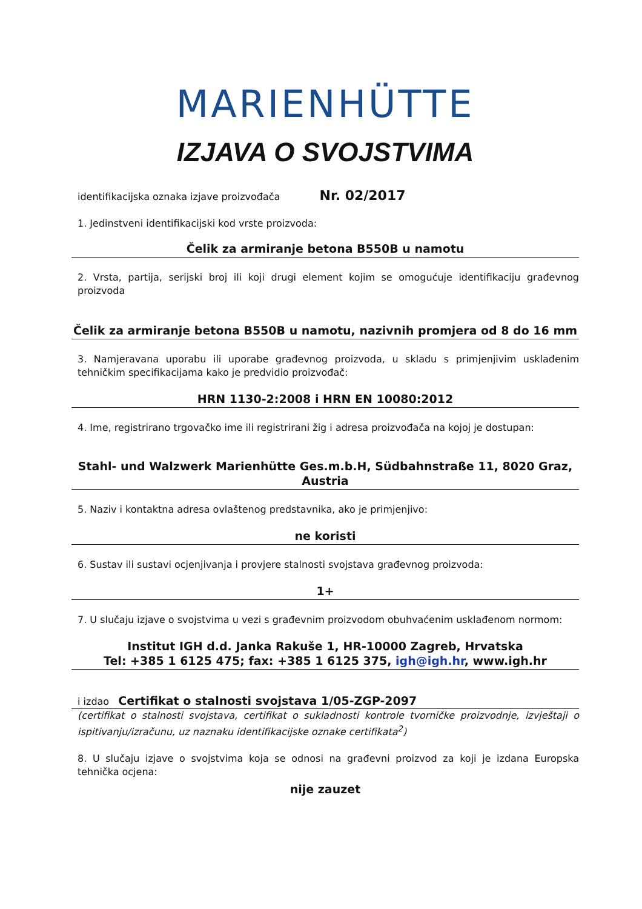MARIENHÜTTE
IZJAVA O SVOJSTVIMA
identifikacijska oznaka izjave proizvođača Nr. 02/2017
1. Jedinstveni identifikacijski kod vrste proizvoda:
Čelik za armiranje betona B550B u namotu
2. Vrsta, partija, serijski broj ili koji drugi element kojim se omogućuje identifikaciju građevnog proizvoda
Čelik za armiranje betona B550B u namotu, nazivnih promjera od 8 do 16 mm
3. Namjeravana uporabu ili uporabe građevnog proizvoda, u skladu s primjenjivim usklađenim tehničkim specifikacijama kako je predvidio proizvođač:
HRN 1130-2:2008 i HRN EN 10080:2012
4. Ime, registrirano trgovačko ime ili registrirani žig i adresa proizvođača na kojoj je dostupan:
Stahl- und Walzwerk Marienhütte Ges.m.b.H, Südbahnstraße 11, 8020 Graz,
Austria
5. Naziv i kontaktna adresa ovlaštenog predstavnika, ako je primjenjivo:
ne koristi
6. Sustav ili sustavi ocjenjivanja i provjere stalnosti svojstava građevnog proizvoda:
1+
7. U slučaju izjave o svojstvima u vezi s građevnim proizvodom obuhvaćenim usklađenom normom:
Institut IGH d.d. Janka Rakuše 1, HR-10000 Zagreb, Hrvatska
Tel: +385 1 6125 475; fax: +385 1 6125 375, igh@igh.hr, www.igh.hr
i izdao Certifikat o stalnosti svojstava 1/05-ZGP-2097
(certifikat o stalnosti svojstava, certifikat o sukladnosti kontrole tvorničke proizvodnje, izvještaji o ispitivanju/izračunu, uz naznaku identifikacijske oznake certifikata<sup>2</sup>)
8. U slučaju izjave o svojstvima koja se odnosi na građevni proizvod za koji je izdana Europska tehnička ocjena:
nije zauzet